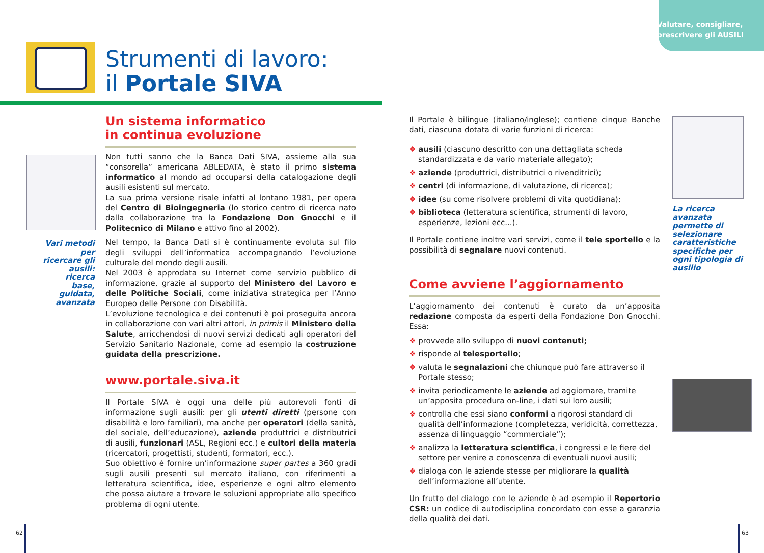Valutare, consigliare,
prescrivere gli AUSILI
Strumenti di lavoro:
il Portale SIVA
Vari metodi per ricercare gli ausili: ricerca base, guidata, avanzata
Un sistema informatico
in continua evoluzione
Non tutti sanno che la Banca Dati SIVA, assieme alla sua “consorella” americana ABLEDATA, è stato il primo sistema informatico al mondo ad occuparsi della catalogazione degli ausili esistenti sul mercato.
La sua prima versione risale infatti al lontano 1981, per opera del Centro di Bioingegneria (lo storico centro di ricerca nato dalla collaborazione tra la Fondazione Don Gnocchi e il Politecnico di Milano e attivo fino al 2002).
Nel tempo, la Banca Dati si è continuamente evoluta sul filo degli sviluppi dell’informatica accompagnando l’evoluzione culturale del mondo degli ausili.
Nel 2003 è approdata su Internet come servizio pubblico di informazione, grazie al supporto del Ministero del Lavoro e delle Politiche Sociali, come iniziativa strategica per l’Anno Europeo delle Persone con Disabilità.
L’evoluzione tecnologica e dei contenuti è poi proseguita ancora in collaborazione con vari altri attori, in primis il Ministero della Salute, arricchendosi di nuovi servizi dedicati agli operatori del Servizio Sanitario Nazionale, come ad esempio la costruzione guidata della prescrizione.
www.portale.siva.it
Il Portale SIVA è oggi una delle più autorevoli fonti di informazione sugli ausili: per gli utenti diretti (persone con disabilità e loro familiari), ma anche per operatori (della sanità, del sociale, dell’educazione), aziende produttrici e distributrici di ausili, funzionari (ASL, Regioni ecc.) e cultori della materia (ricercatori, progettisti, studenti, formatori, ecc.).
Suo obiettivo è fornire un’informazione super partes a 360 gradi sugli ausili presenti sul mercato italiano, con riferimenti a letteratura scientifica, idee, esperienze e ogni altro elemento che possa aiutare a trovare le soluzioni appropriate allo specifico problema di ogni utente.
La ricerca avanzata permette di selezionare caratteristiche specifiche per ogni tipologia di ausilio
Il Portale è bilingue (italiano/inglese); contiene cinque Banche dati, ciascuna dotata di varie funzioni di ricerca:
❖ ausili (ciascuno descritto con una dettagliata scheda standardizzata e da vario materiale allegato);
❖ aziende (produttrici, distributrici o rivenditrici);
❖ centri (di informazione, di valutazione, di ricerca);
❖ idee (su come risolvere problemi di vita quotidiana);
❖ biblioteca (letteratura scientifica, strumenti di lavoro, esperienze, lezioni ecc...).
Il Portale contiene inoltre vari servizi, come il tele sportello e la possibilità di segnalare nuovi contenuti.
Come avviene l’aggiornamento
L’aggiornamento dei contenuti è curato da un’apposita redazione composta da esperti della Fondazione Don Gnocchi. Essa:
❖ provvede allo sviluppo di nuovi contenuti;
❖ risponde al telesportello;
❖ valuta le segnalazioni che chiunque può fare attraverso il Portale stesso;
❖ invita periodicamente le aziende ad aggiornare, tramite un’apposita procedura on-line, i dati sui loro ausili;
❖ controlla che essi siano conformi a rigorosi standard di qualità dell’informazione (completezza, veridicità, correttezza, assenza di linguaggio “commerciale”);
❖ analizza la letteratura scientifica, i congressi e le fiere del settore per venire a conoscenza di eventuali nuovi ausili;
❖ dialoga con le aziende stesse per migliorare la qualità dell’informazione all’utente.
Un frutto del dialogo con le aziende è ad esempio il Repertorio CSR: un codice di autodisciplina concordato con esse a garanzia della qualità dei dati.
62 63